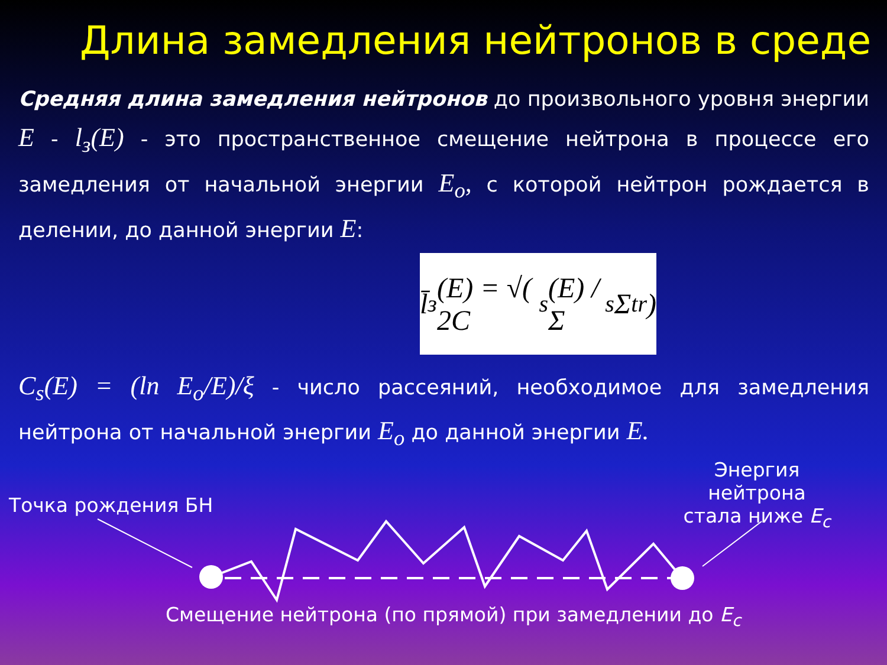Длина замедления нейтронов в среде
Средняя длина замедления нейтронов до произвольного уровня энергии E - l<sub>з</sub>(E) - это пространственное смещение нейтрона в процессе его замедления от начальной энергии E<sub>o</sub>, с которой нейтрон рождается в делении, до данной энергии E:
l̄<sub>з</sub>(E) = √( 2C<sub>s</sub>(E) / Σ<sub>s</sub>Σ<sub>tr</sub> )
C<sub>s</sub>(E) = (ln E<sub>o</sub>/E)/ξ - число рассеяний, необходимое для замедления нейтрона от начальной энергии E<sub>o</sub> до данной энергии E.
Точка рождения БН
Энергия нейтрона
стала ниже E<sub>c</sub>
Смещение нейтрона (по прямой) при замедлении до E<sub>c</sub>